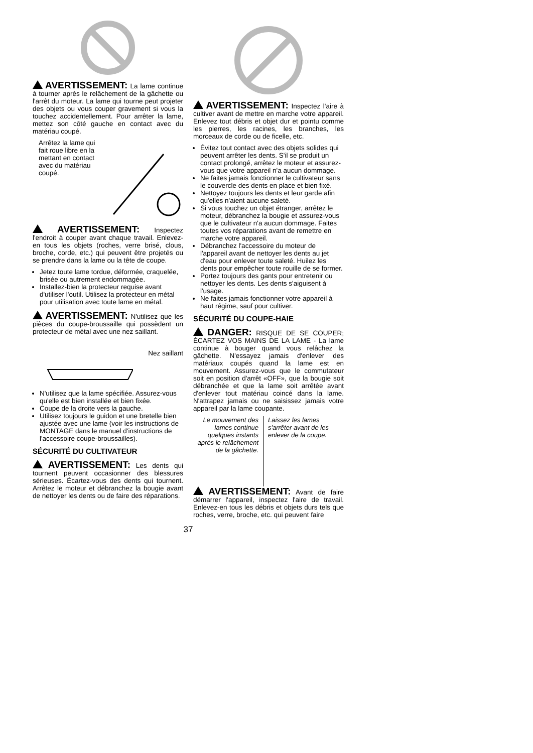AVERTISSEMENT: La lame continue à tourner après le relâchement de la gâchette ou l'arrêt du moteur. La lame qui tourne peut projeter des objets ou vous couper gravement si vous la touchez accidentellement. Pour arrêter la lame, mettez son côté gauche en contact avec du matériau coupé.
Arrêtez la lame qui fait roue libre en la mettant en contact avec du matériau coupé.
AVERTISSEMENT: Inspectez l'endroit à couper avant chaque travail. Enlevez-en tous les objets (roches, verre brisé, clous, broche, corde, etc.) qui peuvent être projetés ou se prendre dans la lame ou la tête de coupe.
Jetez toute lame tordue, déformée, craquelée, brisée ou autrement endommagée.
Installez-bien la protecteur requise avant d'utiliser l'outil. Utilisez la protecteur en métal pour utilisation avec toute lame en métal.
AVERTISSEMENT: N'utilisez que les pièces du coupe-broussaille qui possèdent un protecteur de métal avec une nez saillant.
Nez saillant
N'utilisez que la lame spécifiée. Assurez-vous qu'elle est bien installée et bien fixée.
Coupe de la droite vers la gauche.
Utilisez toujours le guidon et une bretelle bien ajustée avec une lame (voir les instructions de MONTAGE dans le manuel d'instructions de l'accessoire coupe-broussailles).
SÉCURITÉ DU CULTIVATEUR
AVERTISSEMENT: Les dents qui tournent peuvent occasionner des blessures sérieuses. Écartez-vous des dents qui tournent. Arrêtez le moteur et débranchez la bougie avant de nettoyer les dents ou de faire des réparations.
AVERTISSEMENT: Inspectez l'aire à cultiver avant de mettre en marche votre appareil. Enlevez tout débris et objet dur et pointu comme les pierres, les racines, les branches, les morceaux de corde ou de ficelle, etc.
Évitez tout contact avec des objets solides qui peuvent arrêter les dents. S'il se produit un contact prolongé, arrêtez le moteur et assurez-vous que votre appareil n'a aucun dommage.
Ne faites jamais fonctionner le cultivateur sans le couvercle des dents en place et bien fixé.
Nettoyez toujours les dents et leur garde afin qu'elles n'aient aucune saleté.
Si vous touchez un objet étranger, arrêtez le moteur, débranchez la bougie et assurez-vous que le cultivateur n'a aucun dommage. Faites toutes vos réparations avant de remettre en marche votre appareil.
Débranchez l'accessoire du moteur de l'appareil avant de nettoyer les dents au jet d'eau pour enlever toute saleté. Huilez les dents pour empêcher toute rouille de se former.
Portez toujours des gants pour entretenir ou nettoyer les dents. Les dents s'aiguisent à l'usage.
Ne faites jamais fonctionner votre appareil à haut régime, sauf pour cultiver.
SÉCURITÉ DU COUPE-HAIE
DANGER: RISQUE DE SE COUPER; ÉCARTEZ VOS MAINS DE LA LAME - La lame continue à bouger quand vous relâchez la gâchette. N'essayez jamais d'enlever des matériaux coupés quand la lame est en mouvement. Assurez-vous que le commutateur soit en position d'arrêt «OFF», que la bougie soit débranchée et que la lame soit arrêtée avant d'enlever tout matériau coincé dans la lame. N'attrapez jamais ou ne saisissez jamais votre appareil par la lame coupante.
Le mouvement des lames continue quelques instants après le relâchement de la gâchette.
Laissez les lames s'arrêter avant de les enlever de la coupe.
AVERTISSEMENT: Avant de faire démarrer l'appareil, inspectez l'aire de travail. Enlevez-en tous les débris et objets durs tels que roches, verre, broche, etc. qui peuvent faire
37